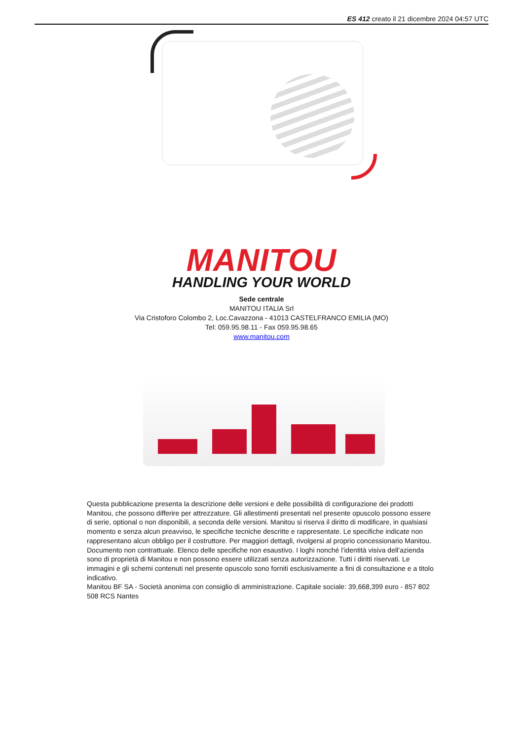ES 412 creato il 21 dicembre 2024 04:57 UTC
MANITOU
HANDLING YOUR WORLD
Sede centrale
MANITOU ITALIA Srl
Via Cristoforo Colombo 2, Loc.Cavazzona - 41013 CASTELFRANCO EMILIA (MO)
Tel: 059.95.98.11 - Fax 059.95.98.65
www.manitou.com
Questa pubblicazione presenta la descrizione delle versioni e delle possibilità di configurazione dei prodotti Manitou, che possono differire per attrezzature. Gli allestimenti presentati nel presente opuscolo possono essere di serie, optional o non disponibili, a seconda delle versioni. Manitou si riserva il diritto di modificare, in qualsiasi momento e senza alcun preavviso, le specifiche tecniche descritte e rappresentate. Le specifiche indicate non rappresentano alcun obbligo per il costruttore. Per maggiori dettagli, rivolgersi al proprio concessionario Manitou. Documento non contrattuale. Elenco delle specifiche non esaustivo. I loghi nonché l’identità visiva dell’azienda sono di proprietà di Manitou e non possono essere utilizzati senza autorizzazione. Tutti i diritti riservati. Le immagini e gli schemi contenuti nel presente opuscolo sono forniti esclusivamente a fini di consultazione e a titolo indicativo.
Manitou BF SA - Società anonima con consiglio di amministrazione. Capitale sociale: 39,668,399 euro - 857 802 508 RCS Nantes